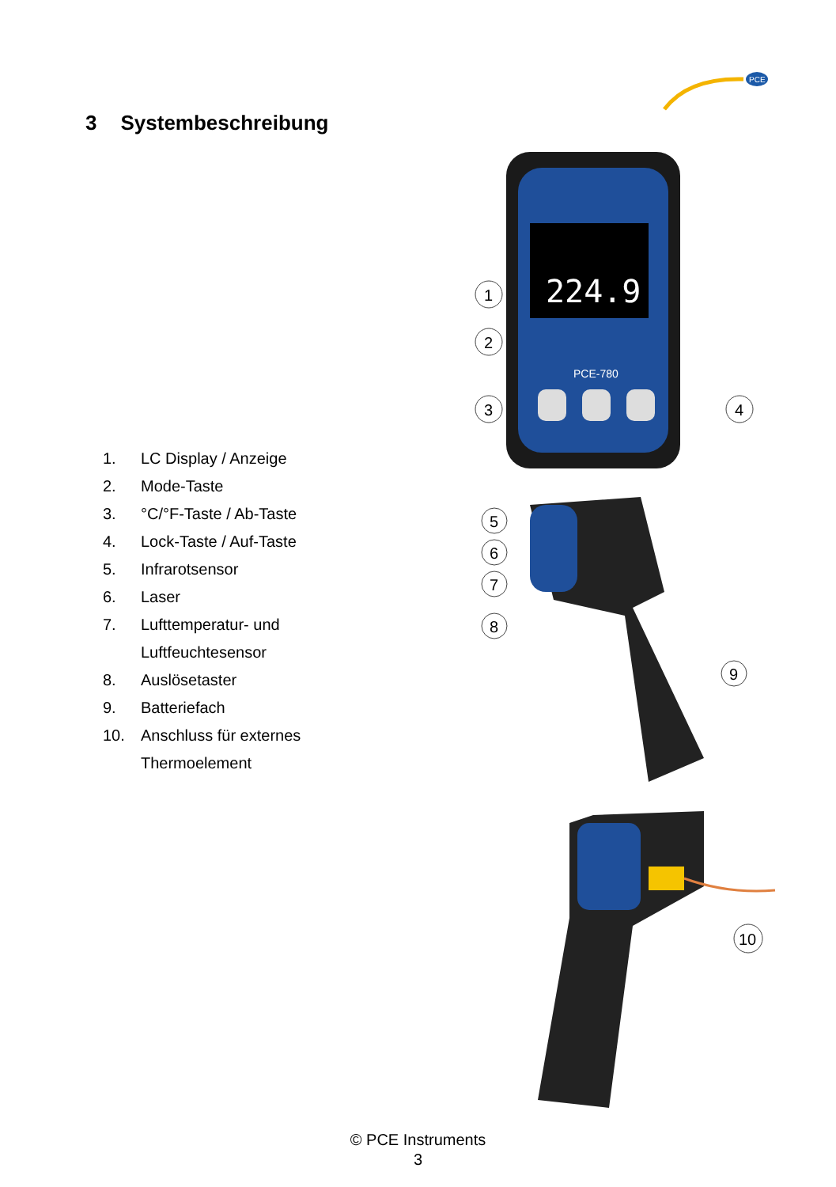PCE
3 Systembeschreibung
224.9
PCE-780
1
2
3
4
5
6
7
8
9
10
1. LC Display / Anzeige
2. Mode-Taste
3. °C/°F-Taste / Ab-Taste
4. Lock-Taste / Auf-Taste
5. Infrarotsensor
6. Laser
7. Lufttemperatur- und
Luftfeuchtesensor
8. Auslösetaster
9. Batteriefach
10. Anschluss für externes
Thermoelement
© PCE Instruments
3